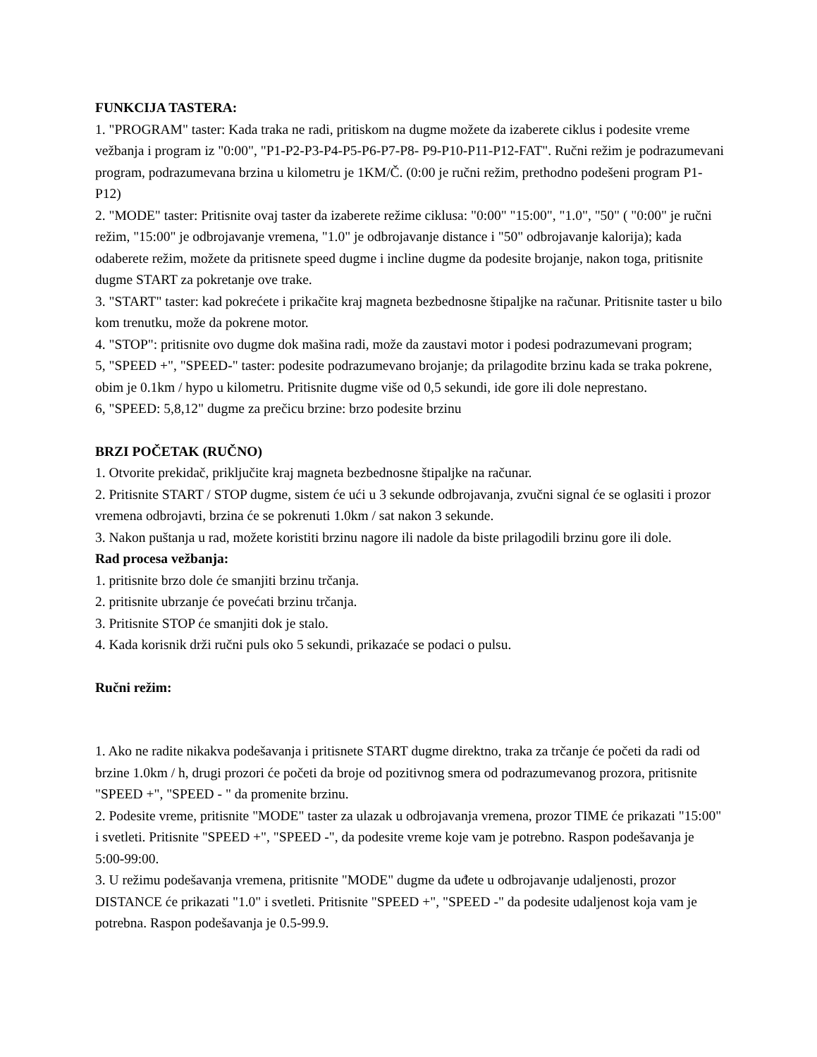FUNKCIJA TASTERA:
1. "PROGRAM" taster: Kada traka ne radi, pritiskom na dugme možete da izaberete ciklus i podesite vreme vežbanja i program iz "0:00", "P1-P2-P3-P4-P5-P6-P7-P8- P9-P10-P11-P12-FAT". Ručni režim je podrazumevani program, podrazumevana brzina u kilometru je 1KM/Č. (0:00 je ručni režim, prethodno podešeni program P1-P12)
2. "MODE" taster: Pritisnite ovaj taster da izaberete režime ciklusa: "0:00" "15:00", "1.0", "50" ( "0:00" je ručni režim, "15:00" je odbrojavanje vremena, "1.0" je odbrojavanje distance i "50" odbrojavanje kalorija); kada odaberete režim, možete da pritisnete speed dugme i incline dugme da podesite brojanje, nakon toga, pritisnite dugme START za pokretanje ove trake.
3. "START" taster: kad pokrećete i prikačite kraj magneta bezbednosne štipaljke na računar. Pritisnite taster u bilo kom trenutku, može da pokrene motor.
4. "STOP": pritisnite ovo dugme dok mašina radi, može da zaustavi motor i podesi podrazumevani program;
5, "SPEED +", "SPEED-" taster: podesite podrazumevano brojanje; da prilagodite brzinu kada se traka pokrene, obim je 0.1km / hypo u kilometru. Pritisnite dugme više od 0,5 sekundi, ide gore ili dole neprestano.
6, "SPEED: 5,8,12" dugme za prečicu brzine: brzo podesite brzinu
BRZI POČETAK (RUČNO)
1. Otvorite prekidač, priključite kraj magneta bezbednosne štipaljke na računar.
2. Pritisnite START / STOP dugme, sistem će ući u 3 sekunde odbrojavanja, zvučni signal će se oglasiti i prozor vremena odbrojavti, brzina će se pokrenuti 1.0km / sat nakon 3 sekunde.
3. Nakon puštanja u rad, možete koristiti brzinu nagore ili nadole da biste prilagodili brzinu gore ili dole.
Rad procesa vežbanja:
1. pritisnite brzo dole će smanjiti brzinu trčanja.
2. pritisnite ubrzanje će povećati brzinu trčanja.
3. Pritisnite STOP će smanjiti dok je stalo.
4. Kada korisnik drži ručni puls oko 5 sekundi, prikazaće se podaci o pulsu.
Ručni režim:
1. Ako ne radite nikakva podešavanja i pritisnete START dugme direktno, traka za trčanje će početi da radi od brzine 1.0km / h, drugi prozori će početi da broje od pozitivnog smera od podrazumevanog prozora, pritisnite "SPEED +", "SPEED - " da promenite brzinu.
2. Podesite vreme, pritisnite "MODE" taster za ulazak u odbrojavanja vremena, prozor TIME će prikazati "15:00" i svetleti. Pritisnite "SPEED +", "SPEED -", da podesite vreme koje vam je potrebno. Raspon podešavanja je 5:00-99:00.
3. U režimu podešavanja vremena, pritisnite "MODE" dugme da uđete u odbrojavanje udaljenosti, prozor DISTANCE će prikazati "1.0" i svetleti. Pritisnite "SPEED +", "SPEED -" da podesite udaljenost koja vam je potrebna. Raspon podešavanja je 0.5-99.9.